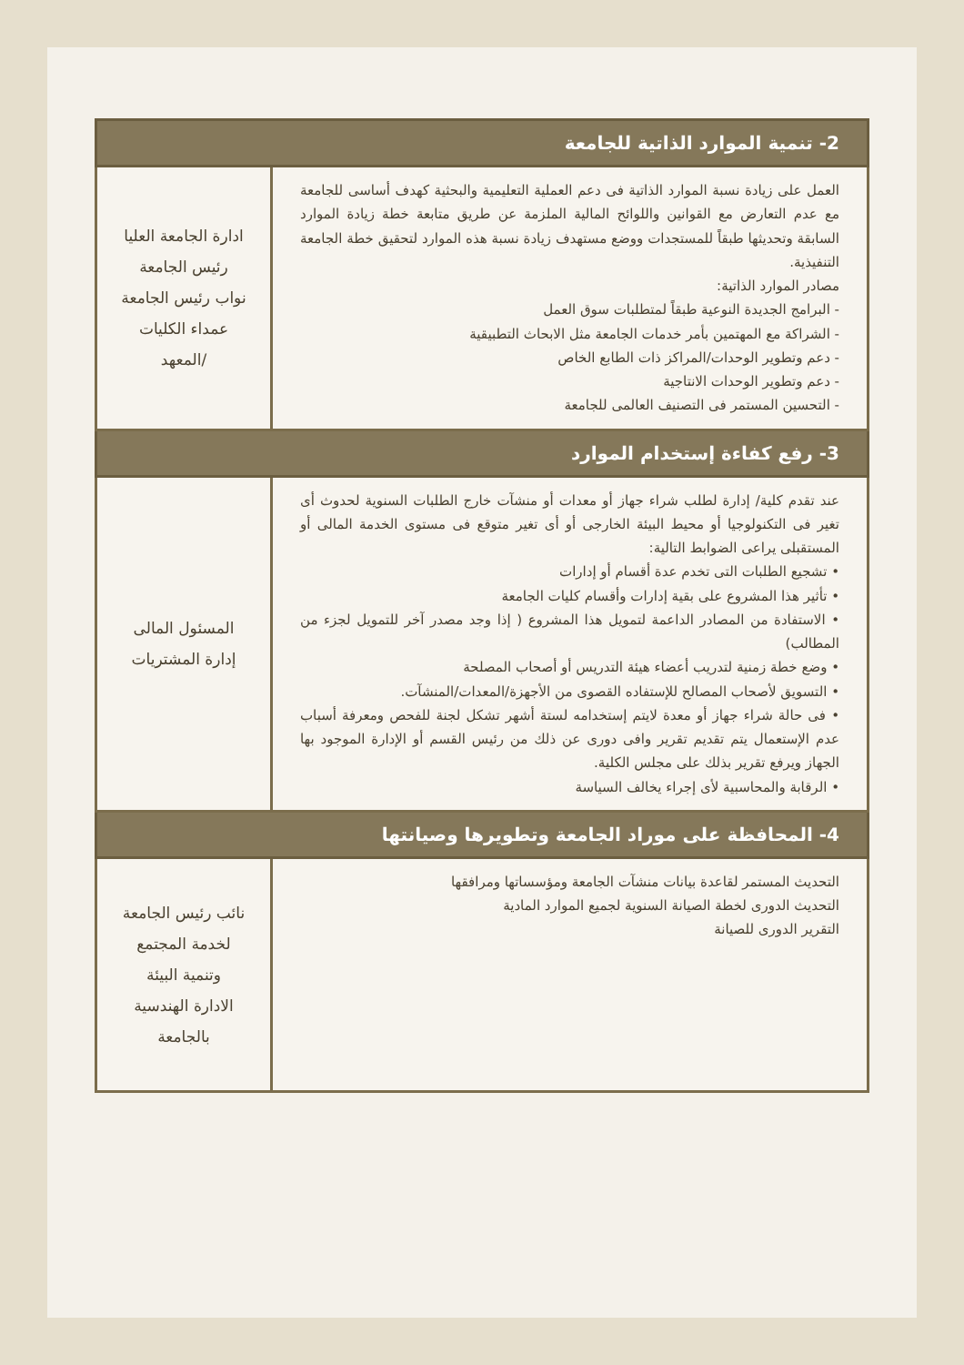| 2- تنمية الموارد الذاتية للجامعة | |
| --- | --- |
| العمل على زيادة نسبة الموارد الذاتية فى دعم العملية التعليمية والبحثية كهدف أساسى للجامعة مع عدم التعارض مع القوانين واللوائح المالية الملزمة عن طريق متابعة خطة زيادة الموارد السابقة وتحديثها طبقاً للمستجدات ووضع مستهدف زيادة نسبة هذه الموارد لتحقيق خطة الجامعة التنفيذية. مصادر الموارد الذاتية: - البرامج الجديدة النوعية طبقاً لمتطلبات سوق العمل - الشراكة مع المهتمين بأمر خدمات الجامعة مثل الابحاث التطبيقية - دعم وتطوير الوحدات/المراكز ذات الطابع الخاص - دعم وتطوير الوحدات الانتاجية - التحسين المستمر فى التصنيف العالمى للجامعة | ادارة الجامعة العليا رئيس الجامعة نواب رئيس الجامعة عمداء الكليات /المعهد |
| 3- رفع كفاءة إستخدام الموارد | |
| عند تقدم كلية/ إدارة لطلب شراء جهاز أو معدات أو منشآت خارج الطلبات السنوية لحدوث أى تغير فى التكنولوجيا أو محيط البيئة الخارجى أو أى تغير متوقع فى مستوى الخدمة المالى أو المستقبلى يراعى الضوابط التالية: • تشجيع الطلبات التى تخدم عدة أقسام أو إدارات • تأثير هذا المشروع على بقية إدارات وأقسام كليات الجامعة • الاستفادة من المصادر الداعمة لتمويل هذا المشروع ( إذا وجد مصدر آخر للتمويل لجزء من المطالب) • وضع خطة زمنية لتدريب أعضاء هيئة التدريس أو أصحاب المصلحة • التسويق لأصحاب المصالح للإستفاده القصوى من الأجهزة/المعدات/المنشآت. • فى حالة شراء جهاز أو معدة لايتم إستخدامه لستة أشهر تشكل لجنة للفحص ومعرفة أسباب عدم الإستعمال يتم تقديم تقرير وافى دورى عن ذلك من رئيس القسم أو الإدارة الموجود بها الجهاز ويرفع تقرير بذلك على مجلس الكلية. • الرقابة والمحاسبية لأى إجراء يخالف السياسة | المسئول المالى إدارة المشتريات |
| 4- المحافظة على موراد الجامعة وتطويرها وصيانتها | |
| التحديث المستمر لقاعدة بيانات منشآت الجامعة ومؤسساتها ومرافقها التحديث الدورى لخطة الصيانة السنوية لجميع الموارد المادية التقرير الدورى للصيانة | نائب رئيس الجامعة لخدمة المجتمع وتنمية البيئة الادارة الهندسية بالجامعة |